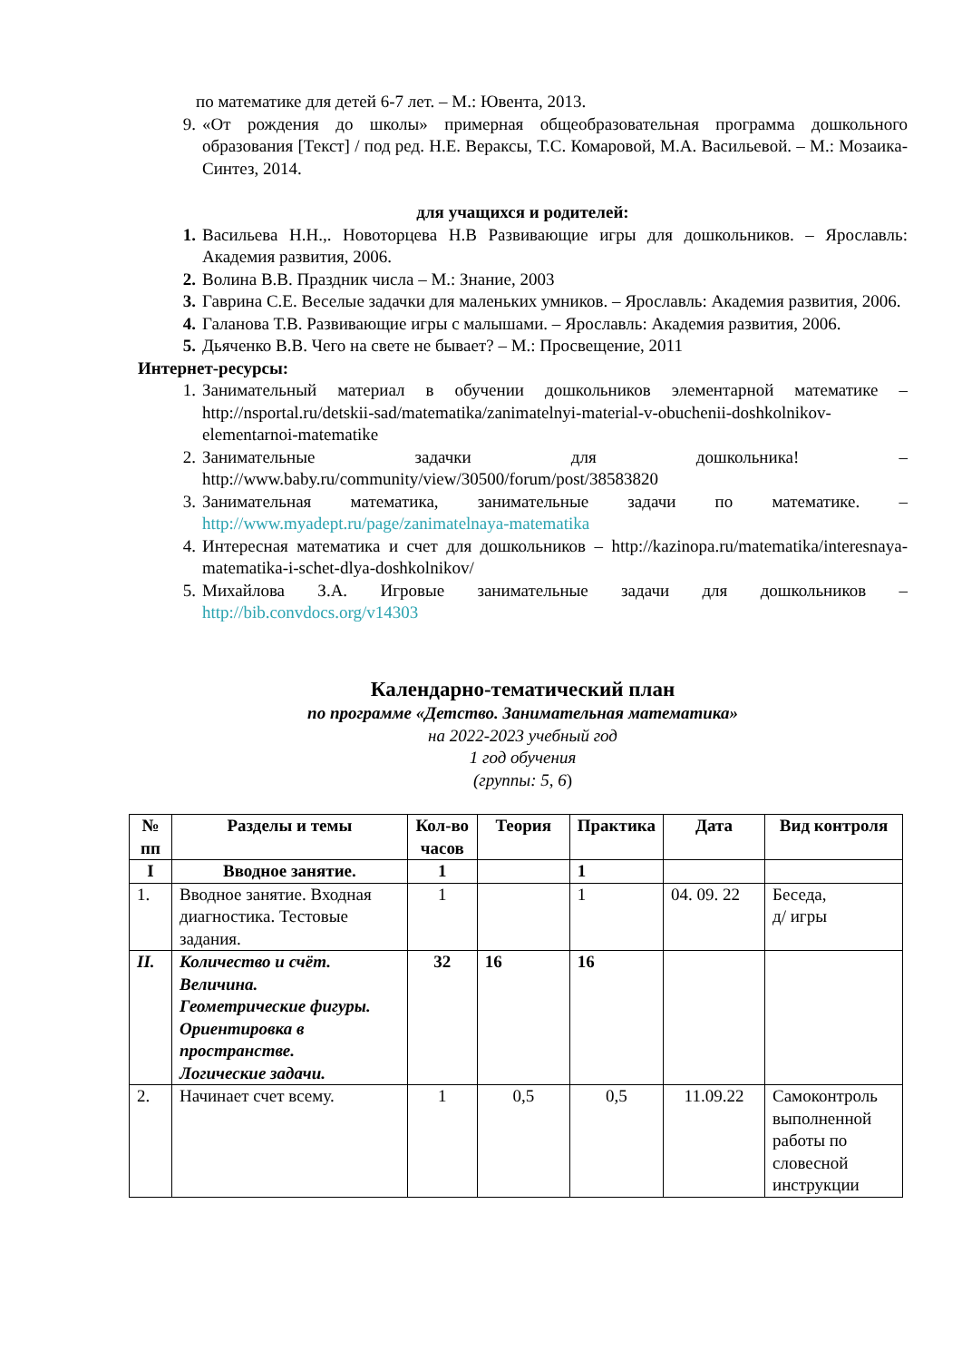по математике для детей 6-7 лет. – М.: Ювента, 2013.
9. «От рождения до школы» примерная общеобразовательная программа дошкольного образования [Текст] / под ред. Н.Е. Вераксы, Т.С. Комаровой, М.А. Васильевой. – М.: Мозаика-Синтез, 2014.
для учащихся и родителей:
1. Васильева Н.Н.,. Новоторцева Н.В Развивающие игры для дошкольников. – Ярославль: Академия развития, 2006.
2. Волина В.В. Праздник числа – М.: Знание, 2003
3. Гаврина С.Е. Веселые задачки для маленьких умников. – Ярославль: Академия развития, 2006.
4. Галанова Т.В. Развивающие игры с малышами. – Ярославль: Академия развития, 2006.
5. Дьяченко В.В. Чего на свете не бывает? – М.: Просвещение, 2011
Интернет-ресурсы:
1. Занимательный материал в обучении дошкольников элементарной математике – http://nsportal.ru/detskii-sad/matematika/zanimatelnyi-material-v-obuchenii-doshkolnikov-elementarnoi-matematike
2. Занимательные задачки для дошкольника! – http://www.baby.ru/community/view/30500/forum/post/38583820
3. Занимательная математика, занимательные задачи по математике. – http://www.myadept.ru/page/zanimatelnaya-matematika
4. Интересная математика и счет для дошкольников – http://kazinopa.ru/matematika/interesnaya-matematika-i-schet-dlya-doshkolnikov/
5. Михайлова З.А. Игровые занимательные задачи для дошкольников – http://bib.convdocs.org/v14303
Календарно-тематический план
по программе «Детство. Занимательная математика»
на 2022-2023 учебный год
1 год обучения
(группы: 5, 6)
| № пп | Разделы и темы | Кол-во часов | Теория | Практика | Дата | Вид контроля |
| --- | --- | --- | --- | --- | --- | --- |
| I | Вводное занятие. | 1 | | 1 | | |
| 1. | Вводное занятие. Входная диагностика. Тестовые задания. | 1 | | 1 | 04. 09. 22 | Беседа, д/ игры |
| II. | Количество и счёт. Величина. Геометрические фигуры. Ориентировка в пространстве. Логические задачи. | 32 | 16 | 16 | | |
| 2. | Начинает счет всему. | 1 | 0,5 | 0,5 | 11.09.22 | Самоконтроль выполненной работы по словесной инструкции |